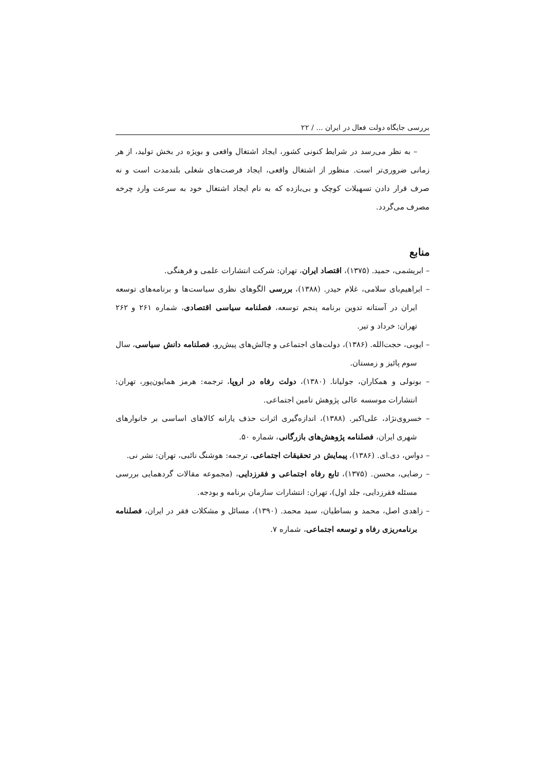بررسی جایگاه دولت فعال در ایران ... / ۲۲
– به نظر می‌رسد در شرایط کنونی کشور، ایجاد اشتغال واقعی و بویژه در بخش تولید، از هر زمانی ضروری‌تر است. منظور از اشتغال واقعی، ایجاد فرصت‌های شغلی بلندمدت است و نه صرف قرار دادن تسهیلات کوچک و بی‌بازده که به نام ایجاد اشتغال خود به سرعت وارد چرخه مصرف می‌گردد.
منابع
– ابریشمی، حمید. (۱۳۷۵)، اقتصاد ایران، تهران: شرکت انتشارات علمی و فرهنگی.
– ابراهیم‌بای سلامی، غلام حیدر. (۱۳۸۸)، بررسی الگوهای نظری سیاست‌ها و برنامه‌های توسعه ایران در آستانه تدوین برنامه پنجم توسعه، فصلنامه سیاسی اقتصادی، شماره ۲۶۱ و ۲۶۲ تهران: خرداد و تیر.
– ایوبی، حجت‌الله. (۱۳۸۶)، دولت‌های اجتماعی و چالش‌های پیش‌رو، فصلنامه دانش سیاسی، سال سوم پائیز و زمستان.
– بونولی و همکاران، جولیانا. (۱۳۸۰)، دولت رفاه در اروپا، ترجمه: هرمز همایون‌پور، تهران: انتشارات موسسه عالی پژوهش تامین اجتماعی.
– خسروی‌نژاد، علی‌اکبر. (۱۳۸۸)، اندازه‌گیری اثرات حذف یارانه کالاهای اساسی بر خانوارهای شهری ایران، فصلنامه پژوهش‌های بازرگانی، شماره ۵۰.
– دواس، دی.ای. (۱۳۸۶)، پیمایش در تحقیقات اجتماعی، ترجمه: هوشنگ نائبی، تهران: نشر نی.
– رضایی، محسن. (۱۳۷۵)، تابع رفاه اجتماعی و فقرزدایی، (مجموعه مقالات گردهمایی بررسی مسئله فقرزدایی، جلد اول)، تهران: انتشارات سازمان برنامه و بودجه.
– زاهدی اصل، محمد و بساطیان، سید محمد. (۱۳۹۰)، مسائل و مشکلات فقر در ایران، فصلنامه برنامه‌ریزی رفاه و توسعه اجتماعی، شماره ۷.